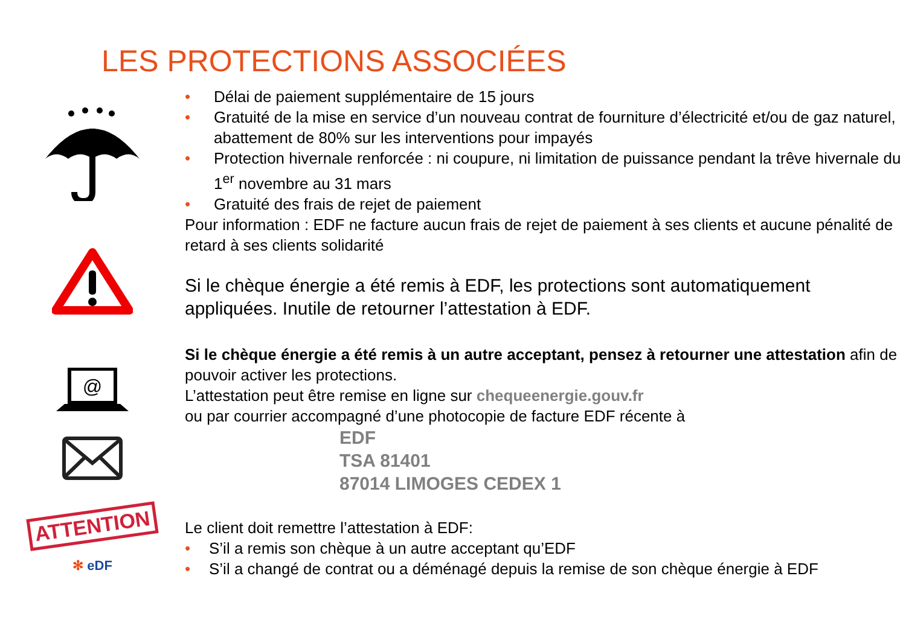LES PROTECTIONS ASSOCIÉES
• Délai de paiement supplémentaire de 15 jours
• Gratuité de la mise en service d’un nouveau contrat de fourniture d’électricité et/ou de gaz naturel, abattement de 80% sur les interventions pour impayés
• Protection hivernale renforcée : ni coupure, ni limitation de puissance pendant la trêve hivernale du 1<sup>er</sup> novembre au 31 mars
• Gratuité des frais de rejet de paiement
Pour information : EDF ne facture aucun frais de rejet de paiement à ses clients et aucune pénalité de retard à ses clients solidarité
Si le chèque énergie a été remis à EDF, les protections sont automatiquement appliquées. Inutile de retourner l’attestation à EDF.
@
Si le chèque énergie a été remis à un autre acceptant, pensez à retourner une attestation afin de pouvoir activer les protections.
L’attestation peut être remise en ligne sur chequeenergie.gouv.fr
ou par courrier accompagné d’une photocopie de facture EDF récente à
EDF
TSA 81401
87014 LIMOGES CEDEX 1
ATTENTION
✻ eDF
Le client doit remettre l’attestation à EDF:
• S’il a remis son chèque à un autre acceptant qu’EDF
• S’il a changé de contrat ou a déménagé depuis la remise de son chèque énergie à EDF